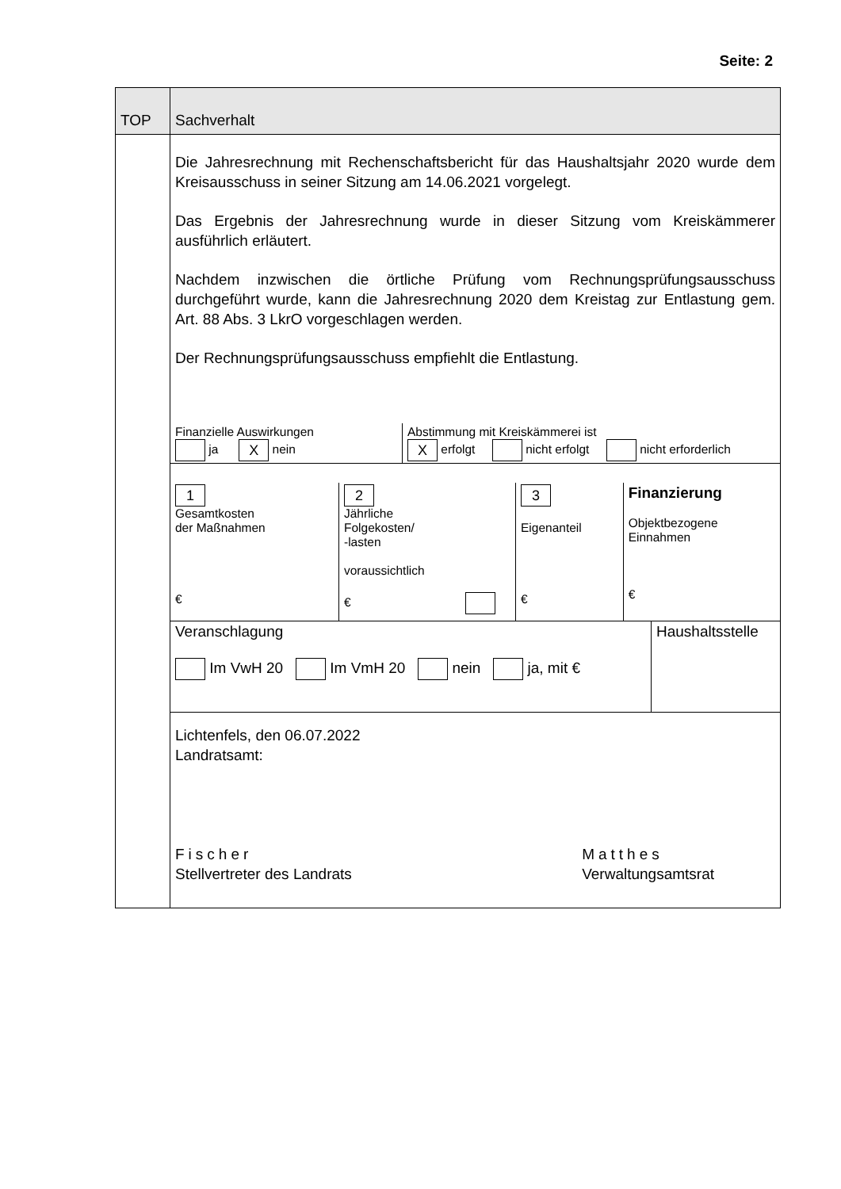Seite: 2
| TOP | Sachverhalt |
| --- | --- |
| | Die Jahresrechnung mit Rechenschaftsbericht für das Haushaltsjahr 2020 wurde dem Kreisausschuss in seiner Sitzung am 14.06.2021 vorgelegt. Das Ergebnis der Jahresrechnung wurde in dieser Sitzung vom Kreiskämmerer ausführlich erläutert. Nachdem inzwischen die örtliche Prüfung vom Rechnungsprüfungsausschuss durchgeführt wurde, kann die Jahresrechnung 2020 dem Kreistag zur Entlastung gem. Art. 88 Abs. 3 LkrO vorgeschlagen werden. Der Rechnungsprüfungsausschuss empfiehlt die Entlastung. / Finanzielle Auswirkungen ja X nein / Abstimmung mit Kreiskämmerei ist X erfolgt nicht erfolgt nicht erforderlich / / 1 Gesamtkosten der Maßnahmen € / 2 Jährliche Folgekosten/ -lasten voraussichtlich € / 3 Eigenanteil € / Finanzierung Objektbezogene Einnahmen € / / Veranschlagung Im VwH 20 Im VmH 20 nein ja, mit € / Haushaltsstelle / Lichtenfels, den 06.07.2022 Landratsamt: Fischer Stellvertreter des Landrats Matthes Verwaltungsamtsrat |